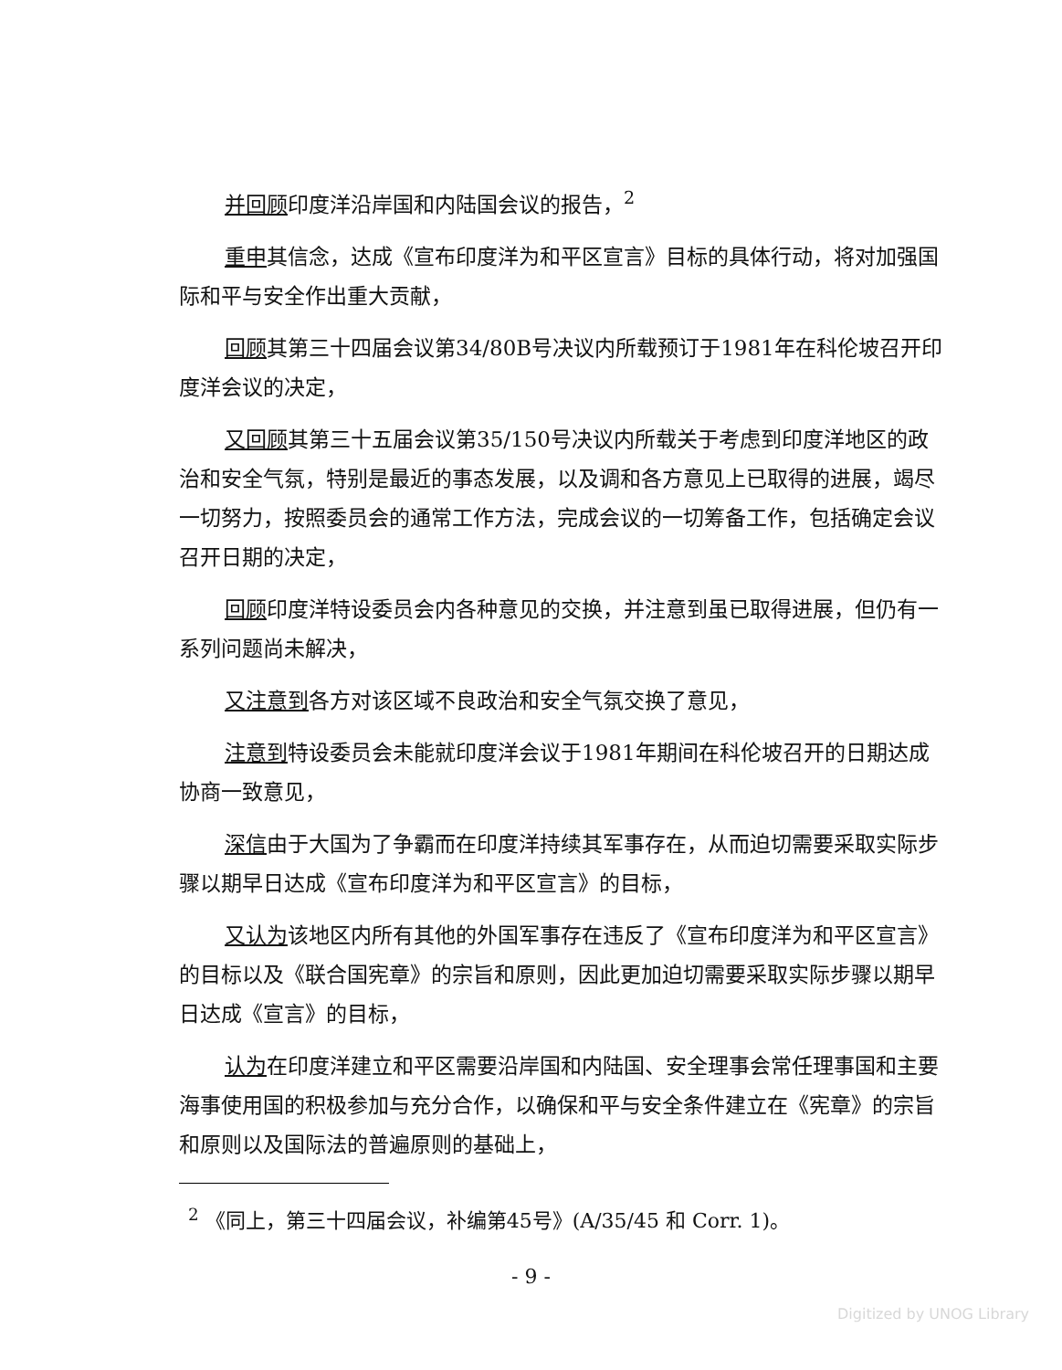并回顾印度洋沿岸国和内陆国会议的报告，<sup>2</sup>
重申其信念，达成《宣布印度洋为和平区宣言》目标的具体行动，将对加强国际和平与安全作出重大贡献，
回顾其第三十四届会议第34/80B号决议内所载预订于1981年在科伦坡召开印度洋会议的决定，
又回顾其第三十五届会议第35/150号决议内所载关于考虑到印度洋地区的政治和安全气氛，特别是最近的事态发展，以及调和各方意见上已取得的进展，竭尽一切努力，按照委员会的通常工作方法，完成会议的一切筹备工作，包括确定会议召开日期的决定，
回顾印度洋特设委员会内各种意见的交换，并注意到虽已取得进展，但仍有一系列问题尚未解决，
又注意到各方对该区域不良政治和安全气氛交换了意见，
注意到特设委员会未能就印度洋会议于1981年期间在科伦坡召开的日期达成协商一致意见，
深信由于大国为了争霸而在印度洋持续其军事存在，从而迫切需要采取实际步骤以期早日达成《宣布印度洋为和平区宣言》的目标，
又认为该地区内所有其他的外国军事存在违反了《宣布印度洋为和平区宣言》的目标以及《联合国宪章》的宗旨和原则，因此更加迫切需要采取实际步骤以期早日达成《宣言》的目标，
认为在印度洋建立和平区需要沿岸国和内陆国、安全理事会常任理事国和主要海事使用国的积极参加与充分合作，以确保和平与安全条件建立在《宪章》的宗旨和原则以及国际法的普遍原则的基础上，
<sup>2</sup> 《同上，第三十四届会议，补编第45号》(A/35/45 和 Corr. 1)。
- 9 -
Digitized by UNOG Library